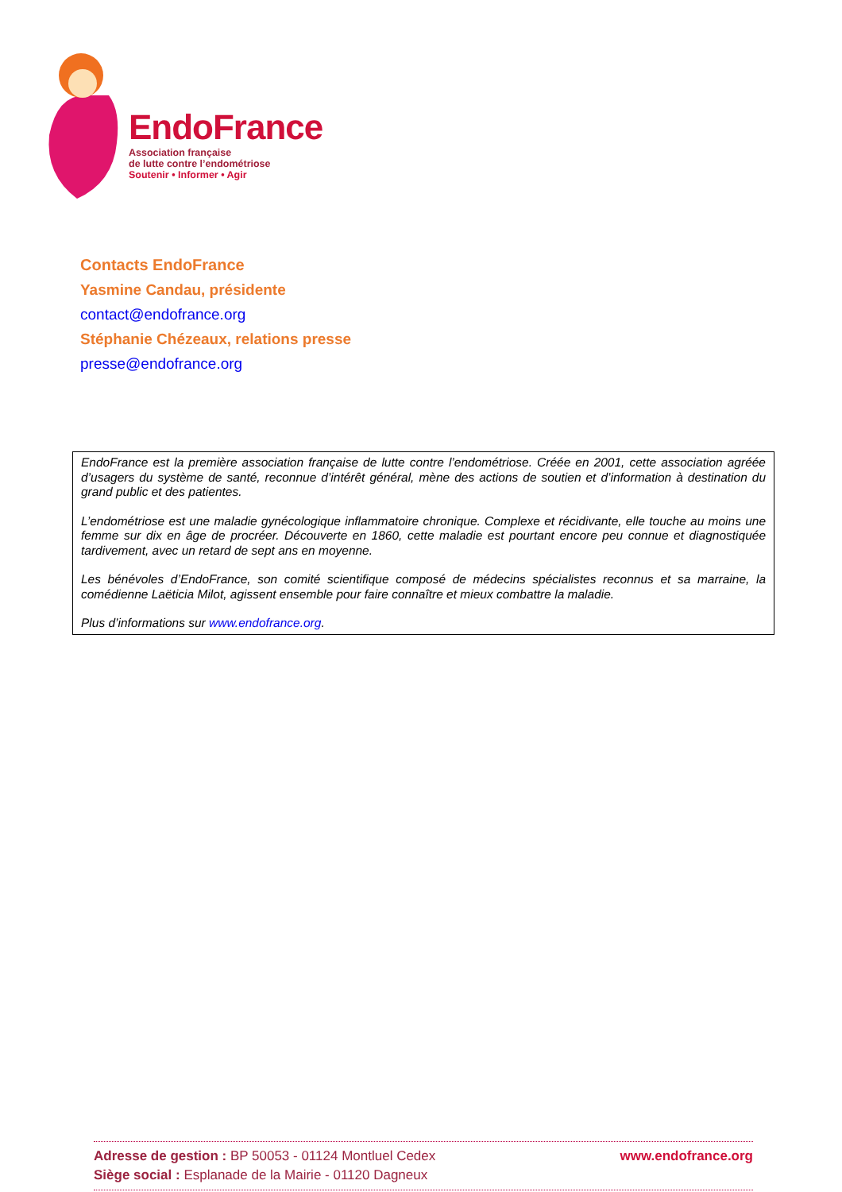EndoFrance
Association française
de lutte contre l’endométriose
Soutenir • Informer • Agir
Contacts EndoFrance
Yasmine Candau, présidente
contact@endofrance.org
Stéphanie Chézeaux, relations presse
presse@endofrance.org
EndoFrance est la première association française de lutte contre l’endométriose. Créée en 2001, cette association agréée d’usagers du système de santé, reconnue d’intérêt général, mène des actions de soutien et d’information à destination du grand public et des patientes.
L’endométriose est une maladie gynécologique inflammatoire chronique. Complexe et récidivante, elle touche au moins une femme sur dix en âge de procréer. Découverte en 1860, cette maladie est pourtant encore peu connue et diagnostiquée tardivement, avec un retard de sept ans en moyenne.
Les bénévoles d’EndoFrance, son comité scientifique composé de médecins spécialistes reconnus et sa marraine, la comédienne Laëticia Milot, agissent ensemble pour faire connaître et mieux combattre la maladie.
Plus d’informations sur www.endofrance.org.
Adresse de gestion : BP 50053 - 01124 Montluel Cedex
Siège social : Esplanade de la Mairie - 01120 Dagneux
www.endofrance.org